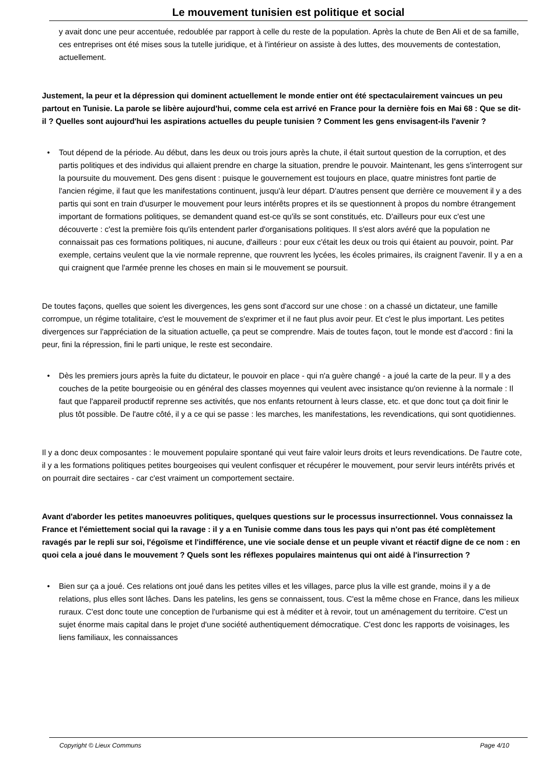Le mouvement tunisien est politique et social
y avait donc une peur accentuée, redoublée par rapport à celle du reste de la population. Après la chute de Ben Ali et de sa famille, ces entreprises ont été mises sous la tutelle juridique, et à l'intérieur on assiste à des luttes, des mouvements de contestation, actuellement.
Justement, la peur et la dépression qui dominent actuellement le monde entier ont été spectaculairement vaincues un peu partout en Tunisie. La parole se libère aujourd'hui, comme cela est arrivé en France pour la dernière fois en Mai 68 : Que se dit-il ? Quelles sont aujourd'hui les aspirations actuelles du peuple tunisien ? Comment les gens envisagent-ils l'avenir ?
• Tout dépend de la période. Au début, dans les deux ou trois jours après la chute, il était surtout question de la corruption, et des partis politiques et des individus qui allaient prendre en charge la situation, prendre le pouvoir. Maintenant, les gens s'interrogent sur la poursuite du mouvement. Des gens disent : puisque le gouvernement est toujours en place, quatre ministres font partie de l'ancien régime, il faut que les manifestations continuent, jusqu'à leur départ. D'autres pensent que derrière ce mouvement il y a des partis qui sont en train d'usurper le mouvement pour leurs intérêts propres et ils se questionnent à propos du nombre étrangement important de formations politiques, se demandent quand est-ce qu'ils se sont constitués, etc. D'ailleurs pour eux c'est une découverte : c'est la première fois qu'ils entendent parler d'organisations politiques. Il s'est alors avéré que la population ne connaissait pas ces formations politiques, ni aucune, d'ailleurs : pour eux c'était les deux ou trois qui étaient au pouvoir, point. Par exemple, certains veulent que la vie normale reprenne, que rouvrent les lycées, les écoles primaires, ils craignent l'avenir. Il y a en a qui craignent que l'armée prenne les choses en main si le mouvement se poursuit.
De toutes façons, quelles que soient les divergences, les gens sont d'accord sur une chose : on a chassé un dictateur, une famille corrompue, un régime totalitaire, c'est le mouvement de s'exprimer et il ne faut plus avoir peur. Et c'est le plus important. Les petites divergences sur l'appréciation de la situation actuelle, ça peut se comprendre. Mais de toutes façon, tout le monde est d'accord : fini la peur, fini la répression, fini le parti unique, le reste est secondaire.
• Dès les premiers jours après la fuite du dictateur, le pouvoir en place - qui n'a guère changé - a joué la carte de la peur. Il y a des couches de la petite bourgeoisie ou en général des classes moyennes qui veulent avec insistance qu'on revienne à la normale : Il faut que l'appareil productif reprenne ses activités, que nos enfants retournent à leurs classe, etc. et que donc tout ça doit finir le plus tôt possible. De l'autre côté, il y a ce qui se passe : les marches, les manifestations, les revendications, qui sont quotidiennes.
Il y a donc deux composantes : le mouvement populaire spontané qui veut faire valoir leurs droits et leurs revendications. De l'autre cote, il y a les formations politiques petites bourgeoises qui veulent confisquer et récupérer le mouvement, pour servir leurs intérêts privés et on pourrait dire sectaires - car c'est vraiment un comportement sectaire.
Avant d'aborder les petites manoeuvres politiques, quelques questions sur le processus insurrectionnel. Vous connaissez la France et l'émiettement social qui la ravage : il y a en Tunisie comme dans tous les pays qui n'ont pas été complètement ravagés par le repli sur soi, l'égoïsme et l'indifférence, une vie sociale dense et un peuple vivant et réactif digne de ce nom : en quoi cela a joué dans le mouvement ? Quels sont les réflexes populaires maintenus qui ont aidé à l'insurrection ?
• Bien sur ça a joué. Ces relations ont joué dans les petites villes et les villages, parce plus la ville est grande, moins il y a de relations, plus elles sont lâches. Dans les patelins, les gens se connaissent, tous. C'est la même chose en France, dans les milieux ruraux. C'est donc toute une conception de l'urbanisme qui est à méditer et à revoir, tout un aménagement du territoire. C'est un sujet énorme mais capital dans le projet d'une société authentiquement démocratique. C'est donc les rapports de voisinages, les liens familiaux, les connaissances
Copyright © Lieux Communs Page 4/10